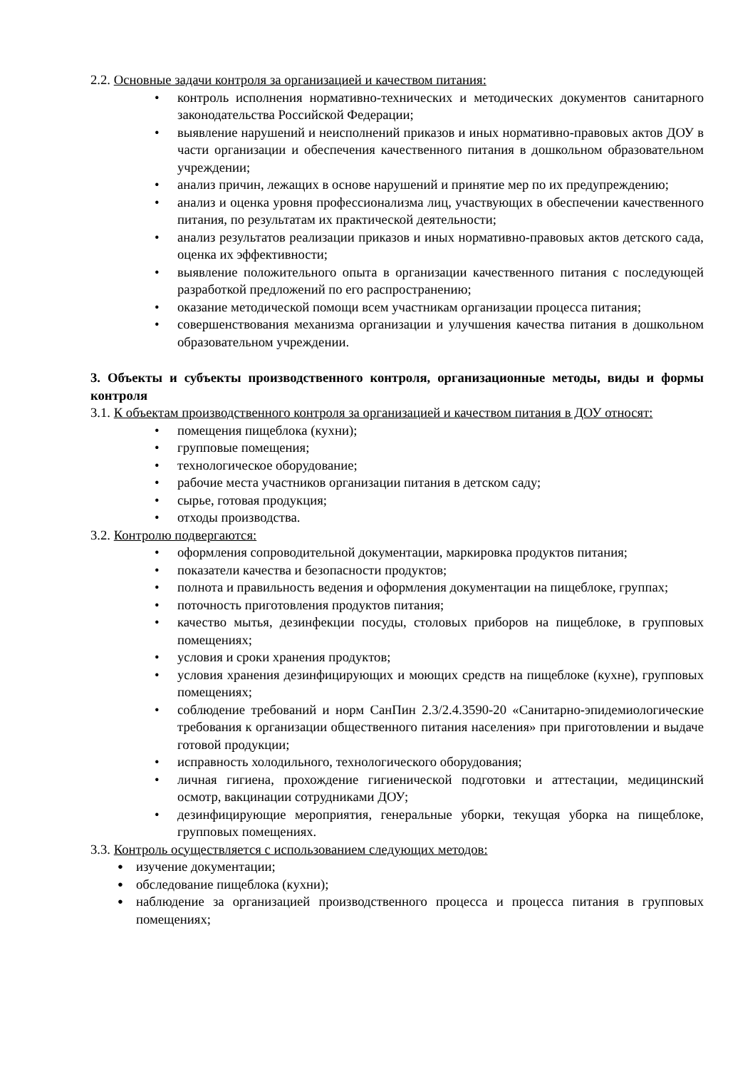2.2. Основные задачи контроля за организацией и качеством питания:
• контроль исполнения нормативно-технических и методических документов санитарного законодательства Российской Федерации;
• выявление нарушений и неисполнений приказов и иных нормативно-правовых актов ДОУ в части организации и обеспечения качественного питания в дошкольном образовательном учреждении;
• анализ причин, лежащих в основе нарушений и принятие мер по их предупреждению;
• анализ и оценка уровня профессионализма лиц, участвующих в обеспечении качественного питания, по результатам их практической деятельности;
• анализ результатов реализации приказов и иных нормативно-правовых актов детского сада, оценка их эффективности;
• выявление положительного опыта в организации качественного питания с последующей разработкой предложений по его распространению;
• оказание методической помощи всем участникам организации процесса питания;
• совершенствования механизма организации и улучшения качества питания в дошкольном образовательном учреждении.
3. Объекты и субъекты производственного контроля, организационные методы, виды и формы контроля
3.1. К объектам производственного контроля за организацией и качеством питания в ДОУ относят:
• помещения пищеблока (кухни);
• групповые помещения;
• технологическое оборудование;
• рабочие места участников организации питания в детском саду;
• сырье, готовая продукция;
• отходы производства.
3.2. Контролю подвергаются:
• оформления сопроводительной документации, маркировка продуктов питания;
• показатели качества и безопасности продуктов;
• полнота и правильность ведения и оформления документации на пищеблоке, группах;
• поточность приготовления продуктов питания;
• качество мытья, дезинфекции посуды, столовых приборов на пищеблоке, в групповых помещениях;
• условия и сроки хранения продуктов;
• условия хранения дезинфицирующих и моющих средств на пищеблоке (кухне), групповых помещениях;
• соблюдение требований и норм СанПин 2.3/2.4.3590-20 «Санитарно-эпидемиологические требования к организации общественного питания населения» при приготовлении и выдаче готовой продукции;
• исправность холодильного, технологического оборудования;
• личная гигиена, прохождение гигиенической подготовки и аттестации, медицинский осмотр, вакцинации сотрудниками ДОУ;
• дезинфицирующие мероприятия, генеральные уборки, текущая уборка на пищеблоке, групповых помещениях.
3.3. Контроль осуществляется с использованием следующих методов:
● изучение документации;
● обследование пищеблока (кухни);
● наблюдение за организацией производственного процесса и процесса питания в групповых помещениях;